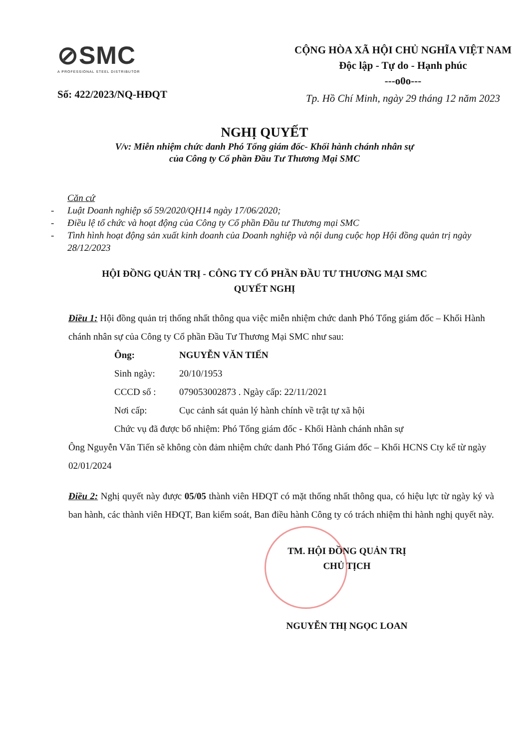⊘SMC
A PROFESSIONAL STEEL DISTRIBUTOR
Số: 422/2023/NQ-HĐQT
CỘNG HÒA XÃ HỘI CHỦ NGHĨA VIỆT NAM
Độc lập - Tự do - Hạnh phúc
---o0o---
Tp. Hồ Chí Minh, ngày 29 tháng 12 năm 2023
NGHỊ QUYẾT
V/v: Miễn nhiệm chức danh Phó Tổng giám đốc- Khối hành chánh nhân sự
của Công ty Cổ phần Đầu Tư Thương Mại SMC
Căn cứ
- Luật Doanh nghiệp số 59/2020/QH14 ngày 17/06/2020;
- Điều lệ tổ chức và hoạt động của Công ty Cổ phần Đầu tư Thương mại SMC
- Tình hình hoạt động sản xuất kinh doanh của Doanh nghiệp và nội dung cuộc họp Hội đồng quản trị ngày 28/12/2023
HỘI ĐỒNG QUẢN TRỊ - CÔNG TY CỔ PHẦN ĐẦU TƯ THƯƠNG MẠI SMC
QUYẾT NGHỊ
Điều 1: Hội đồng quản trị thống nhất thông qua việc miễn nhiệm chức danh Phó Tổng giám đốc – Khối Hành chánh nhân sự của Công ty Cổ phần Đầu Tư Thương Mại SMC như sau:
Ông: NGUYỄN VĂN TIẾN
Sinh ngày: 20/10/1953
CCCD số : 079053002873 . Ngày cấp: 22/11/2021
Nơi cấp: Cục cảnh sát quản lý hành chính về trật tự xã hội
Chức vụ đã được bổ nhiệm: Phó Tổng giám đốc - Khối Hành chánh nhân sự
Ông Nguyễn Văn Tiến sẽ không còn đảm nhiệm chức danh Phó Tổng Giám đốc – Khối HCNS Cty kể từ ngày 02/01/2024
Điều 2: Nghị quyết này được 05/05 thành viên HĐQT có mặt thống nhất thông qua, có hiệu lực từ ngày ký và ban hành, các thành viên HĐQT, Ban kiểm soát, Ban điều hành Công ty có trách nhiệm thi hành nghị quyết này.
TM. HỘI ĐỒNG QUẢN TRỊ
CHỦ TỊCH
NGUYỄN THỊ NGỌC LOAN